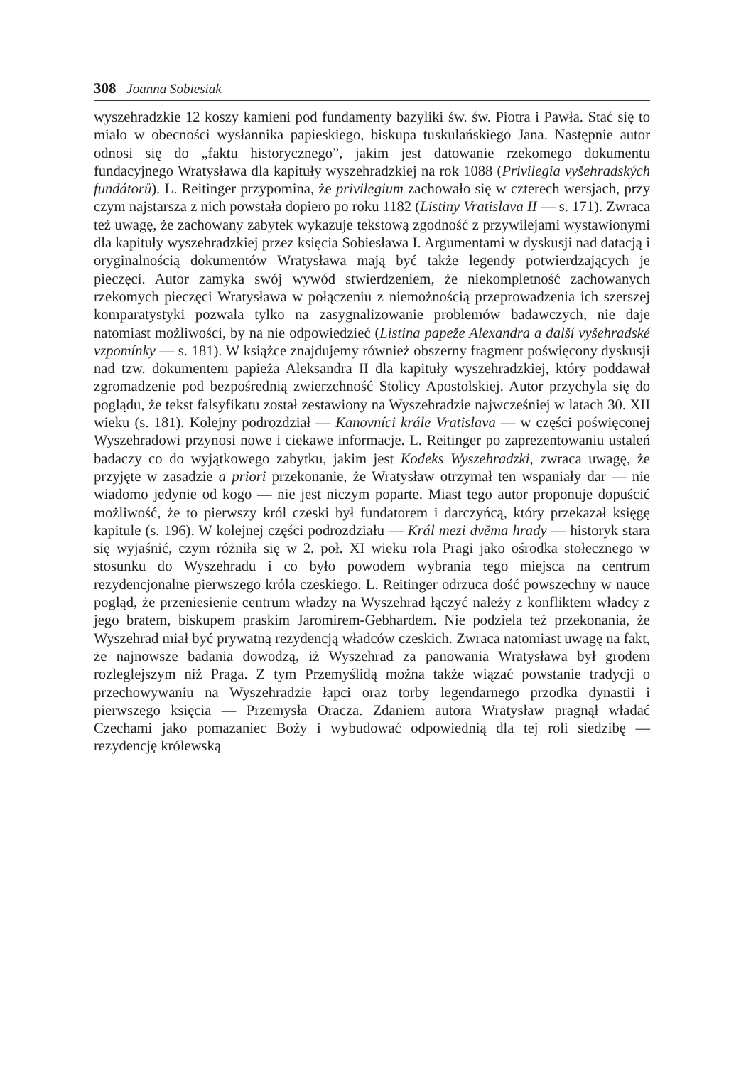308 Joanna Sobiesiak
wyszehradzkie 12 koszy kamieni pod fundamenty bazyliki św. św. Piotra i Pawła. Stać się to miało w obecności wysłannika papieskiego, biskupa tuskulańskiego Jana. Następnie autor odnosi się do „faktu historycznego”, jakim jest datowanie rzekomego dokumentu fundacyjnego Wratysława dla kapituły wyszehradzkiej na rok 1088 (Privilegia vyšehradských fundátorů). L. Reitinger przypomina, że privilegium zachowało się w czterech wersjach, przy czym najstarsza z nich powstała dopiero po roku 1182 (Listiny Vratislava II — s. 171). Zwraca też uwagę, że zachowany zabytek wykazuje tekstową zgodność z przywilejami wystawionymi dla kapituły wyszehradzkiej przez księcia Sobiesława I. Argumentami w dyskusji nad datacją i oryginalnością dokumentów Wratysława mają być także legendy potwierdzających je pieczęci. Autor zamyka swój wywód stwierdzeniem, że niekompletność zachowanych rzekomych pieczęci Wratysława w połączeniu z niemożnością przeprowadzenia ich szerszej komparatystyki pozwala tylko na zasygnalizowanie problemów badawczych, nie daje natomiast możliwości, by na nie odpowiedzieć (Listina papeže Alexandra a další vyšehradské vzpomínky — s. 181). W książce znajdujemy również obszerny fragment poświęcony dyskusji nad tzw. dokumentem papieża Aleksandra II dla kapituły wyszehradzkiej, który poddawał zgromadzenie pod bezpośrednią zwierzchność Stolicy Apostolskiej. Autor przychyla się do poglądu, że tekst falsyfikatu został zestawiony na Wyszehradzie najwcześniej w latach 30. XII wieku (s. 181). Kolejny podrozdział — Kanovníci krále Vratislava — w części poświęconej Wyszehradowi przynosi nowe i ciekawe informacje. L. Reitinger po zaprezentowaniu ustaleń badaczy co do wyjątkowego zabytku, jakim jest Kodeks Wyszehradzki, zwraca uwagę, że przyjęte w zasadzie a priori przekonanie, że Wratysław otrzymał ten wspaniały dar — nie wiadomo jedynie od kogo — nie jest niczym poparte. Miast tego autor proponuje dopuścić możliwość, że to pierwszy król czeski był fundatorem i darczyńcą, który przekazał księgę kapitule (s. 196). W kolejnej części podrozdziału — Král mezi dvěma hrady — historyk stara się wyjaśnić, czym różniła się w 2. poł. XI wieku rola Pragi jako ośrodka stołecznego w stosunku do Wyszehradu i co było powodem wybrania tego miejsca na centrum rezydencjonalne pierwszego króla czeskiego. L. Reitinger odrzuca dość powszechny w nauce pogląd, że przeniesienie centrum władzy na Wyszehrad łączyć należy z konfliktem władcy z jego bratem, biskupem praskim Jaromirem-Gebhardem. Nie podziela też przekonania, że Wyszehrad miał być prywatną rezydencją władców czeskich. Zwraca natomiast uwagę na fakt, że najnowsze badania dowodzą, iż Wyszehrad za panowania Wratysława był grodem rozleglejszym niż Praga. Z tym Przemyślidą można także wiązać powstanie tradycji o przechowywaniu na Wyszehradzie łapci oraz torby legendarnego przodka dynastii i pierwszego księcia — Przemysła Oracza. Zdaniem autora Wratysław pragnął władać Czechami jako pomazaniec Boży i wybudować odpowiednią dla tej roli siedzibę — rezydencję królewską